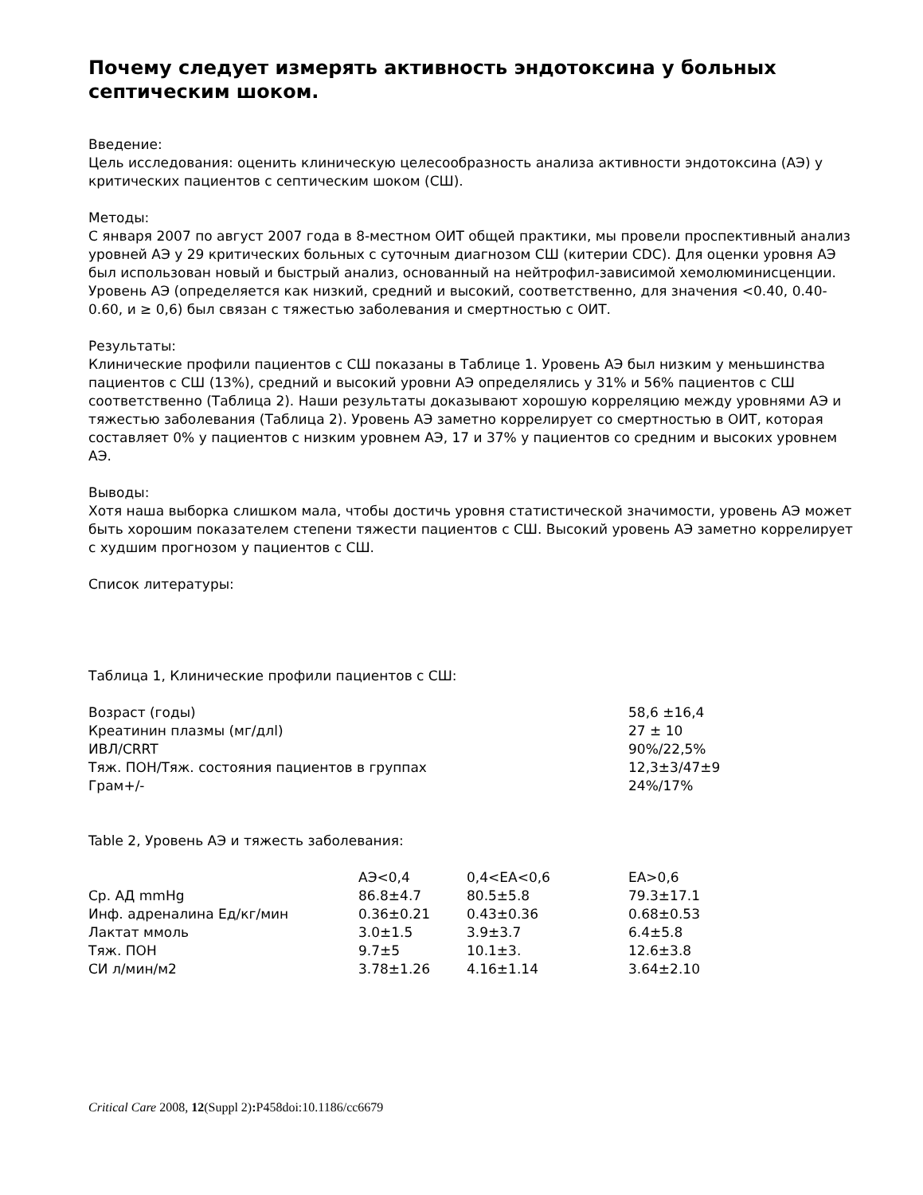Почему следует измерять активность эндотоксина у больных септическим шоком.
Введение:
Цель исследования: оценить клиническую целесообразность анализа активности эндотоксина (АЭ) у критических пациентов с септическим шоком (СШ).
Методы:
С января 2007 по август 2007 года в 8-местном ОИТ общей практики, мы провели проспективный анализ уровней АЭ у 29 критических больных с суточным диагнозом СШ (китерии CDC). Для оценки уровня АЭ был использован новый и быстрый анализ, основанный на нейтрофил-зависимой хемолюминисценции. Уровень АЭ (определяется как низкий, средний и высокий, соответственно, для значения <0.40, 0.40-0.60, и ≥ 0,6) был связан с тяжестью заболевания и смертностью с ОИТ.
Результаты:
Клинические профили пациентов с СШ показаны в Таблице 1. Уровень АЭ был низким у меньшинства пациентов с СШ (13%), средний и высокий уровни АЭ определялись у 31% и 56% пациентов с СШ соответственно (Таблица 2). Наши результаты доказывают хорошую корреляцию между уровнями АЭ и тяжестью заболевания (Таблица 2). Уровень АЭ заметно коррелирует со смертностью в ОИТ, которая составляет 0% у пациентов с низким уровнем АЭ, 17 и 37% у пациентов со средним и высоких уровнем АЭ.
Выводы:
Хотя наша выборка слишком мала, чтобы достичь уровня статистической значимости, уровень АЭ может быть хорошим показателем степени тяжести пациентов с СШ. Высокий уровень АЭ заметно коррелирует с худшим прогнозом у пациентов с СШ.
Список литературы:
Таблица 1, Клинические профили пациентов с СШ:
| Возраст (годы) | 58,6 ±16,4 |
| Креатинин плазмы (мг/длl) | 27 ± 10 |
| ИВЛ/CRRT | 90%/22,5% |
| Тяж. ПОН/Тяж. состояния пациентов в группах | 12,3±3/47±9 |
| Грам+/- | 24%/17% |
Table 2, Уровень АЭ и тяжесть заболевания:
| | АЭ<0,4 | 0,4<EA<0,6 | EA>0,6 |
| --- | --- | --- | --- |
| Ср. АД mmHg | 86.8±4.7 | 80.5±5.8 | 79.3±17.1 |
| Инф. адреналина Ед/кг/мин | 0.36±0.21 | 0.43±0.36 | 0.68±0.53 |
| Лактат ммоль | 3.0±1.5 | 3.9±3.7 | 6.4±5.8 |
| Тяж. ПОН | 9.7±5 | 10.1±3. | 12.6±3.8 |
| СИ л/мин/м2 | 3.78±1.26 | 4.16±1.14 | 3.64±2.10 |
Critical Care 2008, 12(Suppl 2): P458doi:10.1186/cc6679